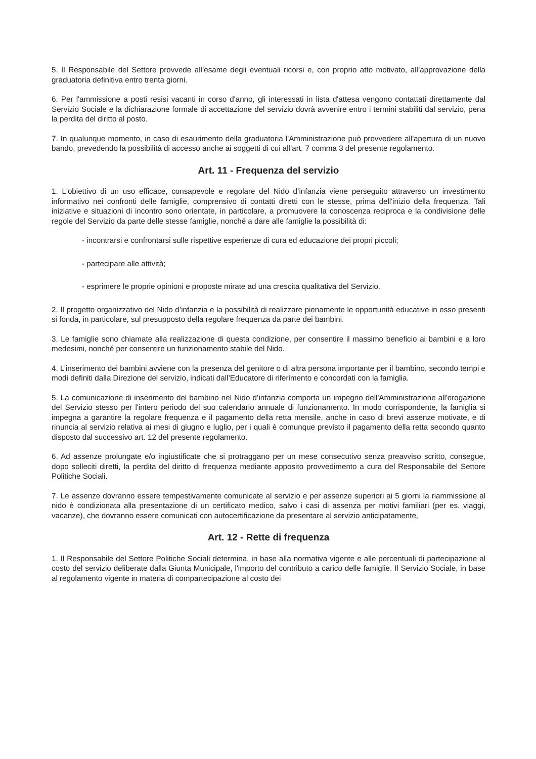5. Il Responsabile del Settore provvede all’esame degli eventuali ricorsi e, con proprio atto motivato, all’approvazione della graduatoria definitiva entro trenta giorni.
6. Per l'ammissione a posti resisi vacanti in corso d'anno, gli interessati in lista d'attesa vengono contattati direttamente dal Servizio Sociale e la dichiarazione formale di accettazione del servizio dovrà avvenire entro i termini stabiliti dal servizio, pena la perdita del diritto al posto.
7. In qualunque momento, in caso di esaurimento della graduatoria l'Amministrazione può provvedere all'apertura di un nuovo bando, prevedendo la possibilità di accesso anche ai soggetti di cui all’art. 7 comma 3 del presente regolamento.
Art. 11 - Frequenza del servizio
1. L'obiettivo di un uso efficace, consapevole e regolare del Nido d’infanzia viene perseguito attraverso un investimento informativo nei confronti delle famiglie, comprensivo di contatti diretti con le stesse, prima dell'inizio della frequenza. Tali iniziative e situazioni di incontro sono orientate, in particolare, a promuovere la conoscenza reciproca e la condivisione delle regole del Servizio da parte delle stesse famiglie, nonché a dare alle famiglie la possibilità di:
- incontrarsi e confrontarsi sulle rispettive esperienze di cura ed educazione dei propri piccoli;
- partecipare alle attività;
- esprimere le proprie opinioni e proposte mirate ad una crescita qualitativa del Servizio.
2. Il progetto organizzativo del Nido d’infanzia e la possibilità di realizzare pienamente le opportunità educative in esso presenti si fonda, in particolare, sul presupposto della regolare frequenza da parte dei bambini.
3. Le famiglie sono chiamate alla realizzazione di questa condizione, per consentire il massimo beneficio ai bambini e a loro medesimi, nonché per consentire un funzionamento stabile del Nido.
4. L’inserimento dei bambini avviene con la presenza del genitore o di altra persona importante per il bambino, secondo tempi e modi definiti dalla Direzione del servizio, indicati dall’Educatore di riferimento e concordati con la famiglia.
5. La comunicazione di inserimento del bambino nel Nido d’infanzia comporta un impegno dell'Amministrazione all'erogazione del Servizio stesso per l'intero periodo del suo calendario annuale di funzionamento. In modo corrispondente, la famiglia si impegna a garantire la regolare frequenza e il pagamento della retta mensile, anche in caso di brevi assenze motivate, e di rinuncia al servizio relativa ai mesi di giugno e luglio, per i quali è comunque previsto il pagamento della retta secondo quanto disposto dal successivo art. 12 del presente regolamento.
6. Ad assenze prolungate e/o ingiustificate che si protraggano per un mese consecutivo senza preavviso scritto, consegue, dopo solleciti diretti, la perdita del diritto di frequenza mediante apposito provvedimento a cura del Responsabile del Settore Politiche Sociali.
7. Le assenze dovranno essere tempestivamente comunicate al servizio e per assenze superiori ai 5 giorni la riammissione al nido è condizionata alla presentazione di un certificato medico, salvo i casi di assenza per motivi familiari (per es. viaggi, vacanze), che dovranno essere comunicati con autocertificazione da presentare al servizio anticipatamente.
Art. 12 - Rette di frequenza
1. Il Responsabile del Settore Politiche Sociali determina, in base alla normativa vigente e alle percentuali di partecipazione al costo del servizio deliberate dalla Giunta Municipale, l'importo del contributo a carico delle famiglie. Il Servizio Sociale, in base al regolamento vigente in materia di compartecipazione al costo dei